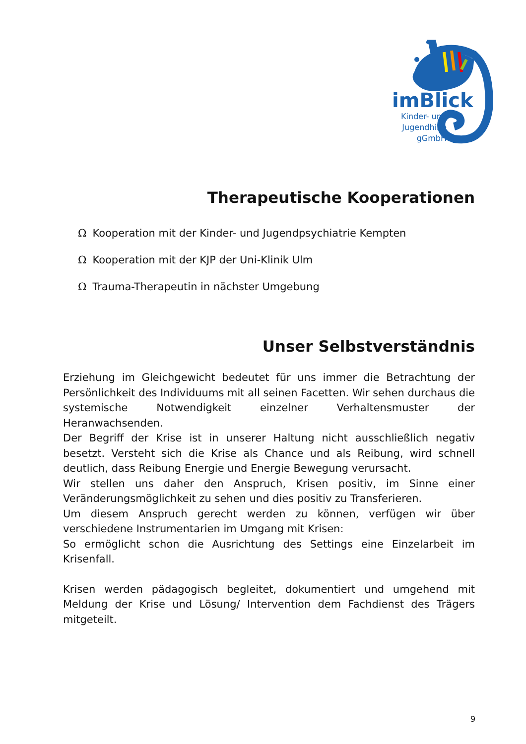imBlick
Kinder- und
Jugendhilfe
gGmbH
Therapeutische Kooperationen
Ω Kooperation mit der Kinder- und Jugendpsychiatrie Kempten
Ω Kooperation mit der KJP der Uni-Klinik Ulm
Ω Trauma-Therapeutin in nächster Umgebung
Unser Selbstverständnis
Erziehung im Gleichgewicht bedeutet für uns immer die Betrachtung der Persönlichkeit des Individuums mit all seinen Facetten. Wir sehen durchaus die systemische Notwendigkeit einzelner Verhaltensmuster der Heranwachsenden.
Der Begriff der Krise ist in unserer Haltung nicht ausschließlich negativ besetzt. Versteht sich die Krise als Chance und als Reibung, wird schnell deutlich, dass Reibung Energie und Energie Bewegung verursacht.
Wir stellen uns daher den Anspruch, Krisen positiv, im Sinne einer Veränderungsmöglichkeit zu sehen und dies positiv zu Transferieren.
Um diesem Anspruch gerecht werden zu können, verfügen wir über verschiedene Instrumentarien im Umgang mit Krisen:
So ermöglicht schon die Ausrichtung des Settings eine Einzelarbeit im Krisenfall.
Krisen werden pädagogisch begleitet, dokumentiert und umgehend mit Meldung der Krise und Lösung/ Intervention dem Fachdienst des Trägers mitgeteilt.
9